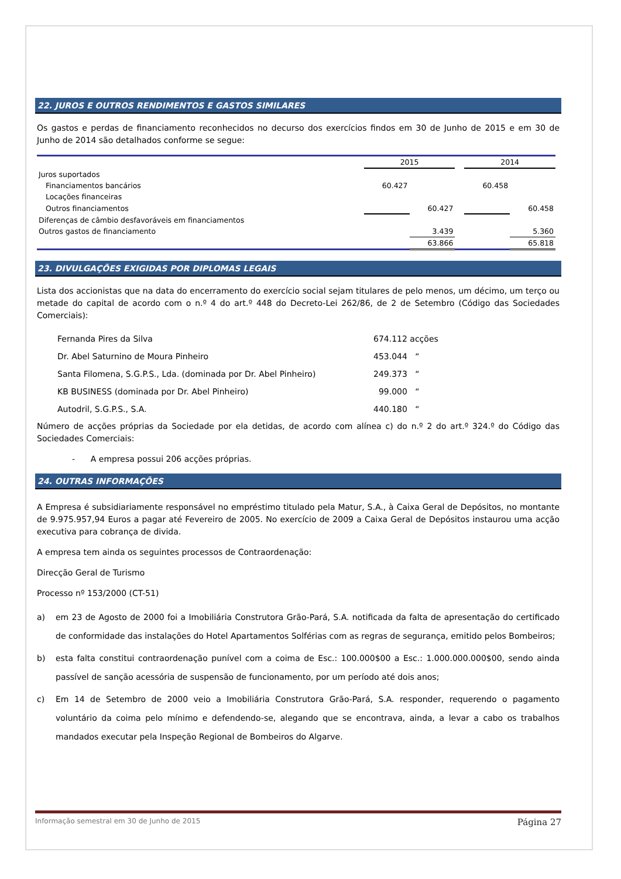22. JUROS E OUTROS RENDIMENTOS E GASTOS SIMILARES
Os gastos e perdas de financiamento reconhecidos no decurso dos exercícios findos em 30 de Junho de 2015 e em 30 de Junho de 2014 são detalhados conforme se segue:
| | 2015 | | | 2014 | |
| Juros suportados | | | | | |
| Financiamentos bancários | 60.427 | | | 60.458 | |
| Locações financeiras | | | | | |
| Outros financiamentos | | 60.427 | | | 60.458 |
| Diferenças de câmbio desfavoráveis em financiamentos | | | | | |
| Outros gastos de financiamento | | 3.439 | | | 5.360 |
| | | 63.866 | | | 65.818 |
23. DIVULGAÇÕES EXIGIDAS POR DIPLOMAS LEGAIS
Lista dos accionistas que na data do encerramento do exercício social sejam titulares de pelo menos, um décimo, um terço ou metade do capital de acordo com o n.º 4 do art.º 448 do Decreto-Lei 262/86, de 2 de Setembro (Código das Sociedades Comerciais):
| Fernanda Pires da Silva | 674.112 acções |
| Dr. Abel Saturnino de Moura Pinheiro | 453.044 “ |
| Santa Filomena, S.G.P.S., Lda. (dominada por Dr. Abel Pinheiro) | 249.373 “ |
| KB BUSINESS (dominada por Dr. Abel Pinheiro) | 99.000 “ |
| Autodril, S.G.P.S., S.A. | 440.180 “ |
Número de acções próprias da Sociedade por ela detidas, de acordo com alínea c) do n.º 2 do art.º 324.º do Código das Sociedades Comerciais:
- A empresa possui 206 acções próprias.
24. OUTRAS INFORMAÇÕES
A Empresa é subsidiariamente responsável no empréstimo titulado pela Matur, S.A., à Caixa Geral de Depósitos, no montante de 9.975.957,94 Euros a pagar até Fevereiro de 2005. No exercício de 2009 a Caixa Geral de Depósitos instaurou uma acção executiva para cobrança de divida.
A empresa tem ainda os seguintes processos de Contraordenação:
Direcção Geral de Turismo
Processo nº 153/2000 (CT-51)
a) em 23 de Agosto de 2000 foi a Imobiliária Construtora Grão-Pará, S.A. notificada da falta de apresentação do certificado de conformidade das instalações do Hotel Apartamentos Solférias com as regras de segurança, emitido pelos Bombeiros;
b) esta falta constitui contraordenação punível com a coima de Esc.: 100.000$00 a Esc.: 1.000.000.000$00, sendo ainda passível de sanção acessória de suspensão de funcionamento, por um período até dois anos;
c) Em 14 de Setembro de 2000 veio a Imobiliária Construtora Grão-Pará, S.A. responder, requerendo o pagamento voluntário da coima pelo mínimo e defendendo-se, alegando que se encontrava, ainda, a levar a cabo os trabalhos mandados executar pela Inspeção Regional de Bombeiros do Algarve.
Informação semestral em 30 de Junho de 2015 Página 27